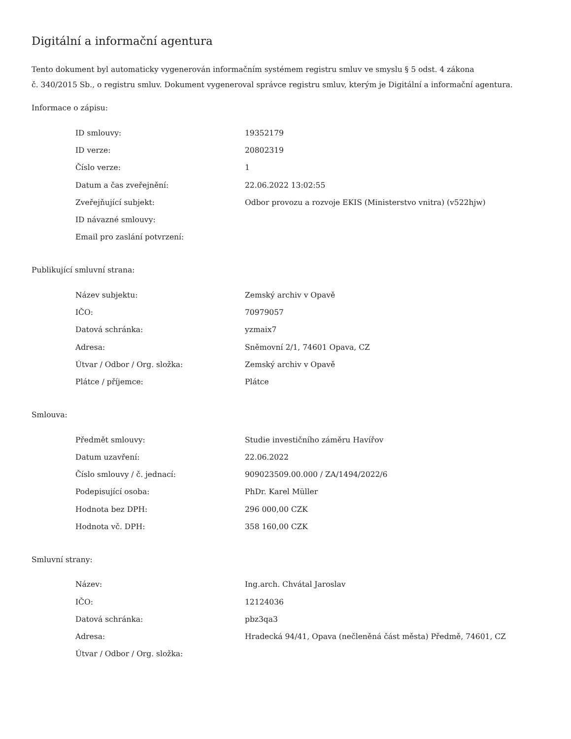Digitální a informační agentura
Tento dokument byl automaticky vygenerován informačním systémem registru smluv ve smyslu § 5 odst. 4 zákona
č. 340/2015 Sb., o registru smluv. Dokument vygeneroval správce registru smluv, kterým je Digitální a informační agentura.
Informace o zápisu:
| ID smlouvy: | 19352179 |
| ID verze: | 20802319 |
| Číslo verze: | 1 |
| Datum a čas zveřejnění: | 22.06.2022 13:02:55 |
| Zveřejňující subjekt: | Odbor provozu a rozvoje EKIS (Ministerstvo vnitra) (v522hjw) |
| ID návazné smlouvy: | |
| Email pro zaslání potvrzení: | |
Publikující smluvní strana:
| Název subjektu: | Zemský archiv v Opavě |
| IČO: | 70979057 |
| Datová schránka: | yzmaix7 |
| Adresa: | Sněmovní 2/1, 74601 Opava, CZ |
| Útvar / Odbor / Org. složka: | Zemský archiv v Opavě |
| Plátce / příjemce: | Plátce |
Smlouva:
| Předmět smlouvy: | Studie investičního záměru Havířov |
| Datum uzavření: | 22.06.2022 |
| Číslo smlouvy / č. jednací: | 909023509.00.000 / ZA/1494/2022/6 |
| Podepisující osoba: | PhDr. Karel Müller |
| Hodnota bez DPH: | 296 000,00 CZK |
| Hodnota vč. DPH: | 358 160,00 CZK |
Smluvní strany:
| Název: | Ing.arch. Chvátal Jaroslav |
| IČO: | 12124036 |
| Datová schránka: | pbz3qa3 |
| Adresa: | Hradecká 94/41, Opava (nečleněná část města) Předmě, 74601, CZ |
| Útvar / Odbor / Org. složka: | |